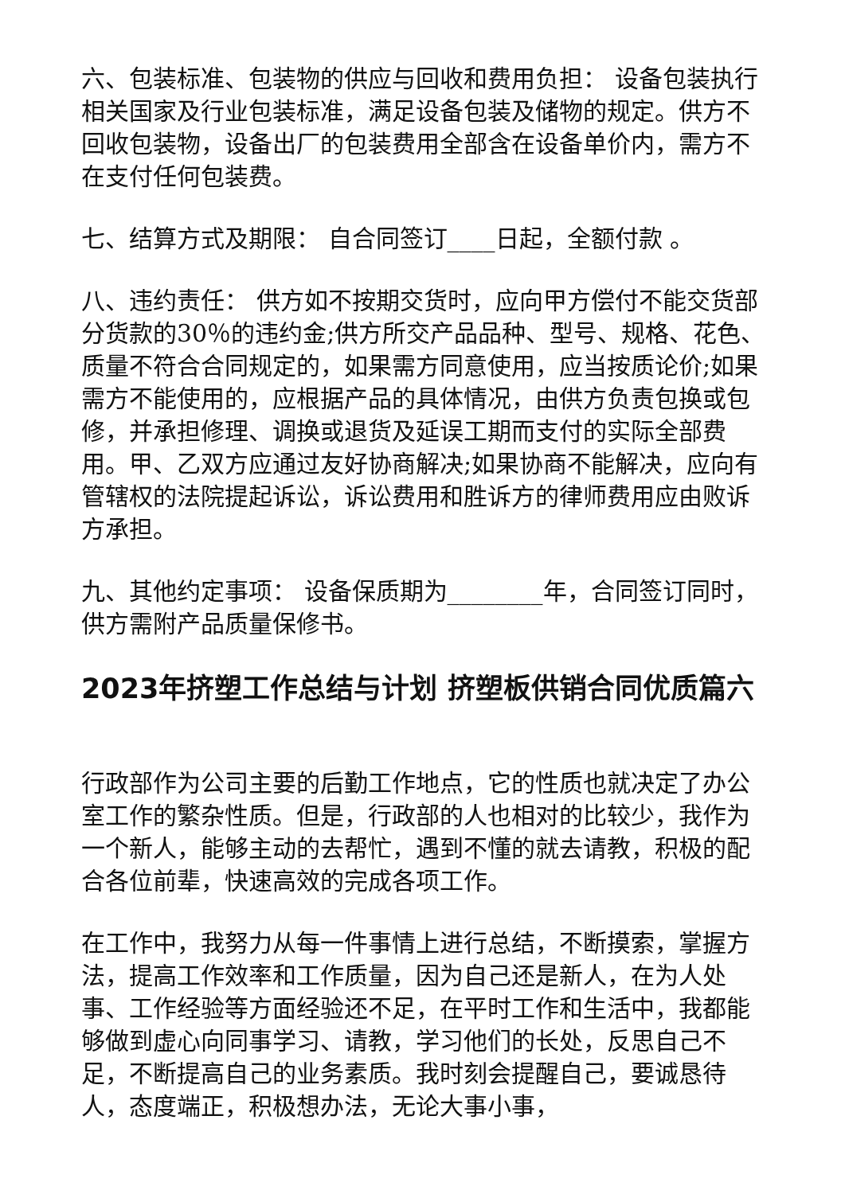六、包装标准、包装物的供应与回收和费用负担： 设备包装执行相关国家及行业包装标准，满足设备包装及储物的规定。供方不回收包装物，设备出厂的包装费用全部含在设备单价内，需方不在支付任何包装费。
七、结算方式及期限： 自合同签订____日起，全额付款 。
八、违约责任： 供方如不按期交货时，应向甲方偿付不能交货部分货款的30％的违约金;供方所交产品品种、型号、规格、花色、质量不符合合同规定的，如果需方同意使用，应当按质论价;如果需方不能使用的，应根据产品的具体情况，由供方负责包换或包修，并承担修理、调换或退货及延误工期而支付的实际全部费用。甲、乙双方应通过友好协商解决;如果协商不能解决，应向有管辖权的法院提起诉讼，诉讼费用和胜诉方的律师费用应由败诉方承担。
九、其他约定事项： 设备保质期为________年，合同签订同时，供方需附产品质量保修书。
2023年挤塑工作总结与计划 挤塑板供销合同优质篇六
行政部作为公司主要的后勤工作地点，它的性质也就决定了办公室工作的繁杂性质。但是，行政部的人也相对的比较少，我作为一个新人，能够主动的去帮忙，遇到不懂的就去请教，积极的配合各位前辈，快速高效的完成各项工作。
在工作中，我努力从每一件事情上进行总结，不断摸索，掌握方法，提高工作效率和工作质量，因为自己还是新人，在为人处事、工作经验等方面经验还不足，在平时工作和生活中，我都能够做到虚心向同事学习、请教，学习他们的长处，反思自己不足，不断提高自己的业务素质。我时刻会提醒自己，要诚恳待人，态度端正，积极想办法，无论大事小事，